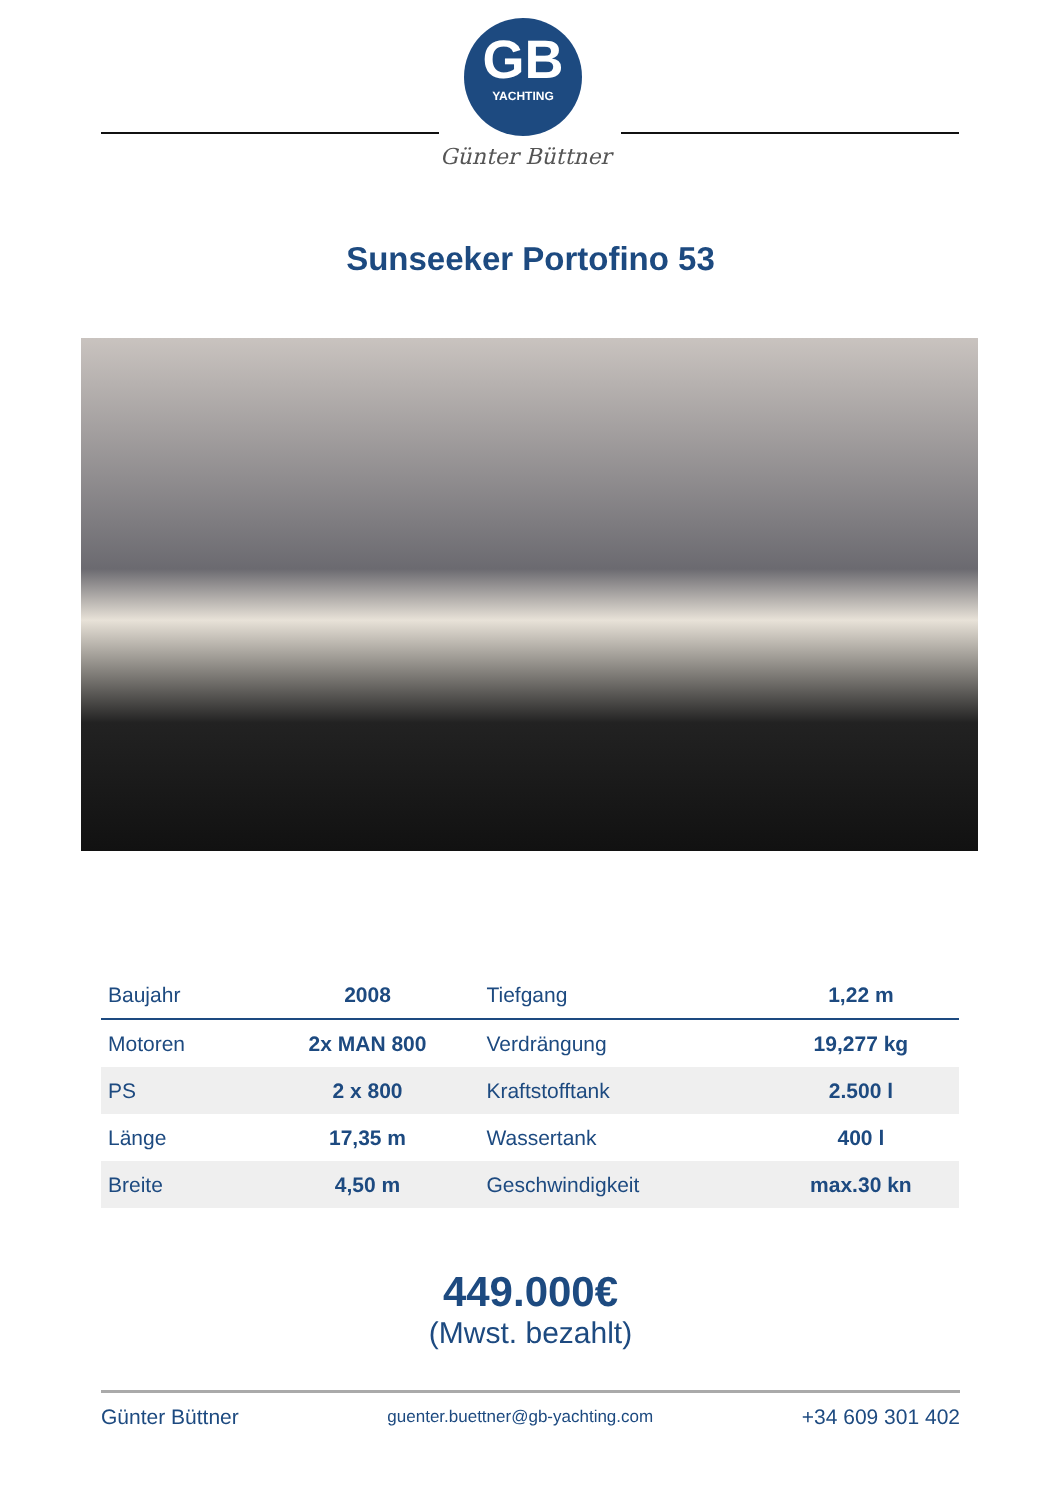GB
YACHTING
Günter Büttner
Sunseeker Portofino 53
| Baujahr | 2008 | Tiefgang | 1,22 m |
| Motoren | 2x MAN 800 | Verdrängung | 19,277 kg |
| PS | 2 x 800 | Kraftstofftank | 2.500 l |
| Länge | 17,35 m | Wassertank | 400 l |
| Breite | 4,50 m | Geschwindigkeit | max.30 kn |
449.000€
(Mwst. bezahlt)
Günter Büttner guenter.buettner@gb-yachting.com +34 609 301 402